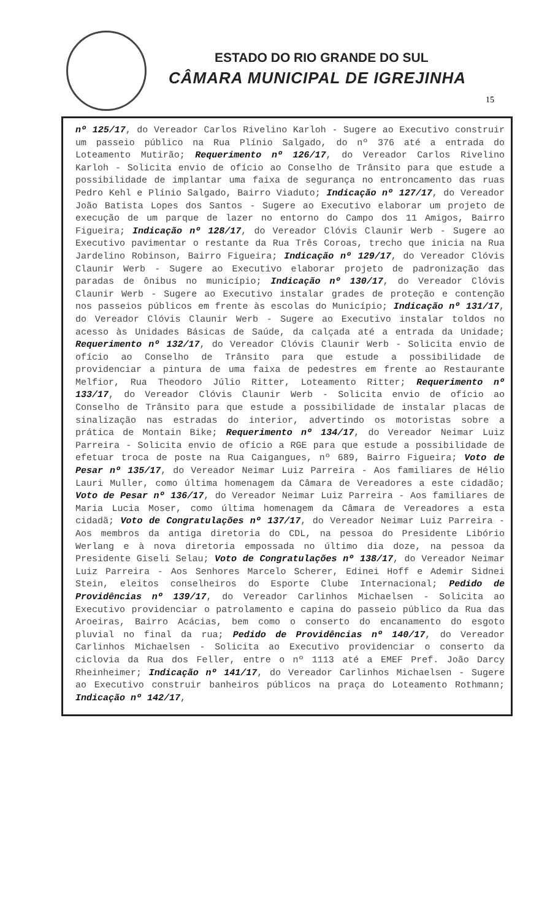ESTADO DO RIO GRANDE DO SUL
CÂMARA MUNICIPAL DE IGREJINHA
15
nº 125/17, do Vereador Carlos Rivelino Karloh - Sugere ao Executivo construir um passeio público na Rua Plínio Salgado, do nº 376 até a entrada do Loteamento Mutirão; Requerimento nº 126/17, do Vereador Carlos Rivelino Karloh - Solicita envio de ofício ao Conselho de Trânsito para que estude a possibilidade de implantar uma faixa de segurança no entroncamento das ruas Pedro Kehl e Plínio Salgado, Bairro Viaduto; Indicação nº 127/17, do Vereador João Batista Lopes dos Santos - Sugere ao Executivo elaborar um projeto de execução de um parque de lazer no entorno do Campo dos 11 Amigos, Bairro Figueira; Indicação nº 128/17, do Vereador Clóvis Claunir Werb - Sugere ao Executivo pavimentar o restante da Rua Três Coroas, trecho que inicia na Rua Jardelino Robinson, Bairro Figueira; Indicação nº 129/17, do Vereador Clóvis Claunir Werb - Sugere ao Executivo elaborar projeto de padronização das paradas de ônibus no município; Indicação nº 130/17, do Vereador Clóvis Claunir Werb - Sugere ao Executivo instalar grades de proteção e contenção nos passeios públicos em frente às escolas do Município; Indicação nº 131/17, do Vereador Clóvis Claunir Werb - Sugere ao Executivo instalar toldos no acesso às Unidades Básicas de Saúde, da calçada até a entrada da Unidade; Requerimento nº 132/17, do Vereador Clóvis Claunir Werb - Solicita envio de ofício ao Conselho de Trânsito para que estude a possibilidade de providenciar a pintura de uma faixa de pedestres em frente ao Restaurante Melfior, Rua Theodoro Júlio Ritter, Loteamento Ritter; Requerimento nº 133/17, do Vereador Clóvis Claunir Werb - Solicita envio de ofício ao Conselho de Trânsito para que estude a possibilidade de instalar placas de sinalização nas estradas do interior, advertindo os motoristas sobre a prática de Montain Bike; Requerimento nº 134/17, do Vereador Neimar Luiz Parreira - Solicita envio de ofício a RGE para que estude a possibilidade de efetuar troca de poste na Rua Caigangues, nº 689, Bairro Figueira; Voto de Pesar nº 135/17, do Vereador Neimar Luiz Parreira - Aos familiares de Hélio Lauri Muller, como última homenagem da Câmara de Vereadores a este cidadão; Voto de Pesar nº 136/17, do Vereador Neimar Luiz Parreira - Aos familiares de Maria Lucia Moser, como última homenagem da Câmara de Vereadores a esta cidadã; Voto de Congratulações nº 137/17, do Vereador Neimar Luiz Parreira - Aos membros da antiga diretoria do CDL, na pessoa do Presidente Libório Werlang e à nova diretoria empossada no último dia doze, na pessoa da Presidente Giseli Selau; Voto de Congratulações nº 138/17, do Vereador Neimar Luiz Parreira - Aos Senhores Marcelo Scherer, Edinei Hoff e Ademir Sidnei Stein, eleitos conselheiros do Esporte Clube Internacional; Pedido de Providências nº 139/17, do Vereador Carlinhos Michaelsen - Solicita ao Executivo providenciar o patrolamento e capina do passeio público da Rua das Aroeiras, Bairro Acácias, bem como o conserto do encanamento do esgoto pluvial no final da rua; Pedido de Providências nº 140/17, do Vereador Carlinhos Michaelsen - Solicita ao Executivo providenciar o conserto da ciclovia da Rua dos Feller, entre o nº 1113 até a EMEF Pref. João Darcy Rheinheimer; Indicação nº 141/17, do Vereador Carlinhos Michaelsen - Sugere ao Executivo construir banheiros públicos na praça do Loteamento Rothmann; Indicação nº 142/17,